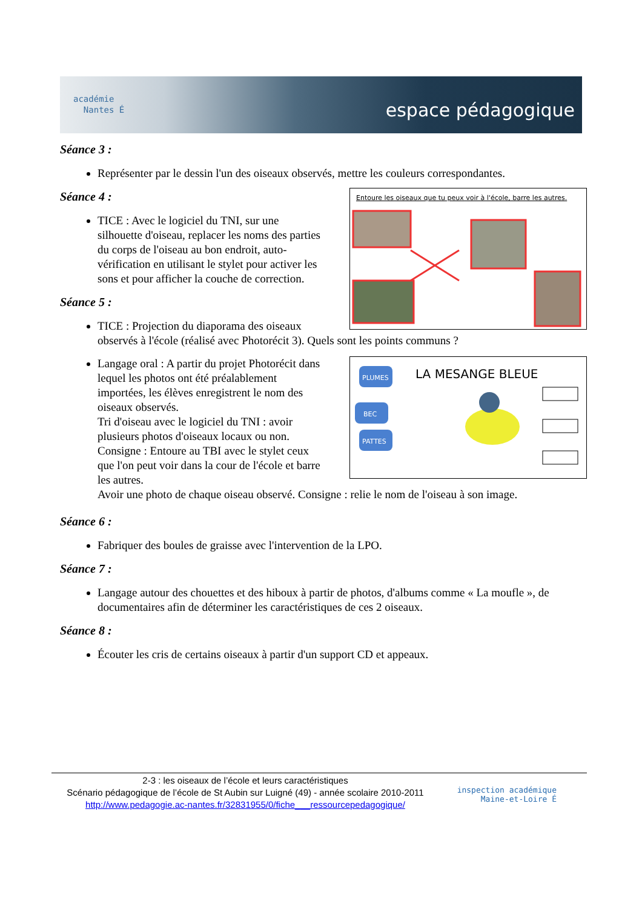académie
Nantes É
espace pédagogique
Séance 3 :
Représenter par le dessin l'un des oiseaux observés, mettre les couleurs correspondantes.
Entoure les oiseaux que tu peux voir à l'école, barre les autres.
Séance 4 :
TICE : Avec le logiciel du TNI, sur une silhouette d'oiseau, replacer les noms des parties du corps de l'oiseau au bon endroit, auto-vérification en utilisant le stylet pour activer les sons et pour afficher la couche de correction.
Séance 5 :
TICE : Projection du diaporama des oiseaux observés à l'école (réalisé avec Photorécit 3). Quels sont les points communs ?
PLUMES
BEC
PATTES
LA MESANGE BLEUE
Langage oral : A partir du projet Photorécit dans lequel les photos ont été préalablement importées, les élèves enregistrent le nom des oiseaux observés.
Tri d'oiseau avec le logiciel du TNI : avoir plusieurs photos d'oiseaux locaux ou non.
Consigne : Entoure au TBI avec le stylet ceux que l'on peut voir dans la cour de l'école et barre les autres.
Avoir une photo de chaque oiseau observé. Consigne : relie le nom de l'oiseau à son image.
Séance 6 :
Fabriquer des boules de graisse avec l'intervention de la LPO.
Séance 7 :
Langage autour des chouettes et des hiboux à partir de photos, d'albums comme « La moufle », de documentaires afin de déterminer les caractéristiques de ces 2 oiseaux.
Séance 8 :
Écouter les cris de certains oiseaux à partir d'un support CD et appeaux.
2-3 : les oiseaux de l’école et leurs caractéristiques
Scénario pédagogique de l’école de St Aubin sur Luigné (49) - année scolaire 2010-2011
http://www.pedagogie.ac-nantes.fr/32831955/0/fiche___ressourcepedagogique/
inspection académique
Maine-et-Loire É